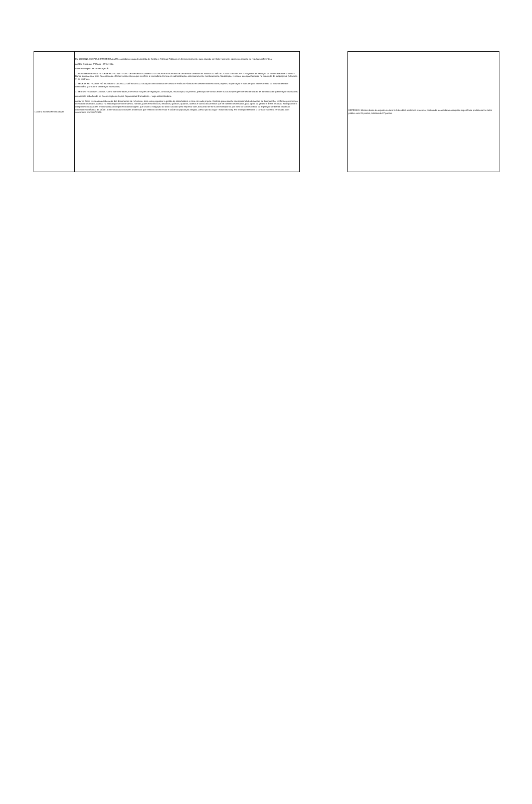| Luciana Scofield Ferreira Alves | Eu, LUCIANA SCOFIELD FERREIRA ALVES, candidato à vaga de Analista de Gestão e Políticas Públicas em Desenvolvimento_para atuação em Belo Horizonte, apresento recurso ao resultado referente à: Análise Curricular 2ª Etapa – Entrevista. A decisão objeto de contestação é: 1. A candidata trabalhou no IDENE MG - O INSTITUTO DE DESENVOLVIMENTO DO NORTE E NORDESTE DE MINAS GERAIS de 16/08/2011 até 16/12/2013 com o PCPR – Programa de Redução da Pobreza Rural e o BIRD – Banco internacional para Reconstrução e Desenvolvimento no que se refere à: consultoria técnica em administração, assessoramento, monitoramento, fiscalização, revisão e acompanhamento na execução de subprojetos. ( clausula 1ª do contrato). 2. SEDESE MG - Comitê Pró Brumadinho 01/09/2022 até 31/01/2022 atuação como Analista de Gestão e Políticas Públicas em Desenvolvimento com projetos, implantação e manutenção, fortalecimento do turismo de base comunitária (contrato e declaração atualizada). 3. SES MG – 5 anos e 130 dias. Como administradora, exercendo funções de regulação, contratação, fiscalização, orçamento, prestação de contas entre outras funções pertinentes da função de administrador (declaração atualizada). Atualmente trabalhando na Coordenação de Ações Reparatórias Brumadinho – vaga administradora. Apoiar as áreas técnicas na elaboração dos documentos de referência, bem como organizar a gestão de stakeholders e risco em cada projeto. Controle processual e informacional de demandas de Brumadinho, conforme governança interna da Secretaria. Auxiliar na elaboração de informativos, normas, pareceres técnicos, relatórios, gráficos, quadros, tabelas e outros documentos que se fizerem necessários, para apoio da gestão e áreas técnicas. Acompanhar o cumprimento das ações relacionadas ao rompimento da barragem, que visam a mitigação do dano causado pela empresa Vale, buscando de forma interdisciplinar, por meio do conhecimento da legislação ambiental aliado ao conhecimento técnico da saúde, a melhoria das condições ambientais que reflitam no bem-estar e saúde da população atingida. (descrição da vaga - edital 03/2021). Por limitação eleitoral, o contrato não será renovado, com vencimento em 31/07/2022. | | DEFERIDO. Mesmo diante do exposto no item 5.4 do edital, acatamos o recurso, pontuando a candidata no requisito experiência profissional no setor público com 20 pontos, totalizando 27 pontos. |